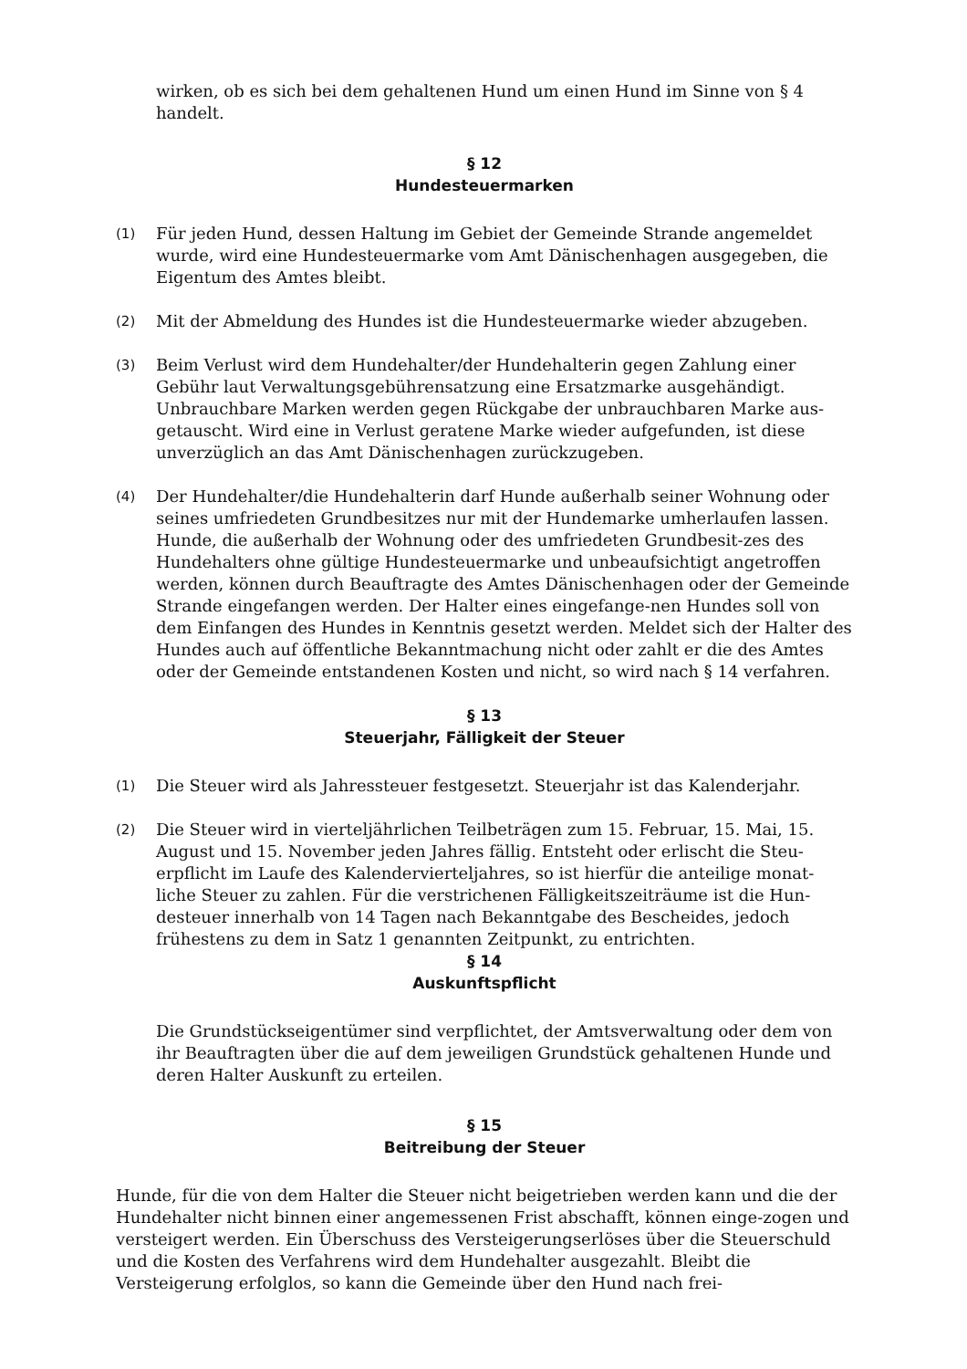wirken, ob es sich bei dem gehaltenen Hund um einen Hund im Sinne von § 4 handelt.
§ 12
Hundesteuermarken
(1)
Für jeden Hund, dessen Haltung im Gebiet der Gemeinde Strande angemeldet wurde, wird eine Hundesteuermarke vom Amt Dänischenhagen ausgegeben, die Eigentum des Amtes bleibt.
(2)
Mit der Abmeldung des Hundes ist die Hundesteuermarke wieder abzugeben.
(3)
Beim Verlust wird dem Hundehalter/der Hundehalterin gegen Zahlung einer Gebühr laut Verwaltungsgebührensatzung eine Ersatzmarke ausgehändigt. Unbrauchbare Marken werden gegen Rückgabe der unbrauchbaren Marke aus-getauscht. Wird eine in Verlust geratene Marke wieder aufgefunden, ist diese unverzüglich an das Amt Dänischenhagen zurückzugeben.
(4)
Der Hundehalter/die Hundehalterin darf Hunde außerhalb seiner Wohnung oder seines umfriedeten Grundbesitzes nur mit der Hundemarke umherlaufen lassen. Hunde, die außerhalb der Wohnung oder des umfriedeten Grundbesit-zes des Hundehalters ohne gültige Hundesteuermarke und unbeaufsichtigt angetroffen werden, können durch Beauftragte des Amtes Dänischenhagen oder der Gemeinde Strande eingefangen werden. Der Halter eines eingefange-nen Hundes soll von dem Einfangen des Hundes in Kenntnis gesetzt werden. Meldet sich der Halter des Hundes auch auf öffentliche Bekanntmachung nicht oder zahlt er die des Amtes oder der Gemeinde entstandenen Kosten und nicht, so wird nach § 14 verfahren.
§ 13
Steuerjahr, Fälligkeit der Steuer
(1)
Die Steuer wird als Jahressteuer festgesetzt. Steuerjahr ist das Kalenderjahr.
(2)
Die Steuer wird in vierteljährlichen Teilbeträgen zum 15. Februar, 15. Mai, 15. August und 15. November jeden Jahres fällig. Entsteht oder erlischt die Steu-erpflicht im Laufe des Kalendervierteljahres, so ist hierfür die anteilige monat-liche Steuer zu zahlen. Für die verstrichenen Fälligkeitszeiträume ist die Hun-desteuer innerhalb von 14 Tagen nach Bekanntgabe des Bescheides, jedoch frühestens zu dem in Satz 1 genannten Zeitpunkt, zu entrichten.
§ 14
Auskunftspflicht
Die Grundstückseigentümer sind verpflichtet, der Amtsverwaltung oder dem von ihr Beauftragten über die auf dem jeweiligen Grundstück gehaltenen Hunde und deren Halter Auskunft zu erteilen.
§ 15
Beitreibung der Steuer
Hunde, für die von dem Halter die Steuer nicht beigetrieben werden kann und die der Hundehalter nicht binnen einer angemessenen Frist abschafft, können einge-zogen und versteigert werden. Ein Überschuss des Versteigerungserlöses über die Steuerschuld und die Kosten des Verfahrens wird dem Hundehalter ausgezahlt. Bleibt die Versteigerung erfolglos, so kann die Gemeinde über den Hund nach frei-